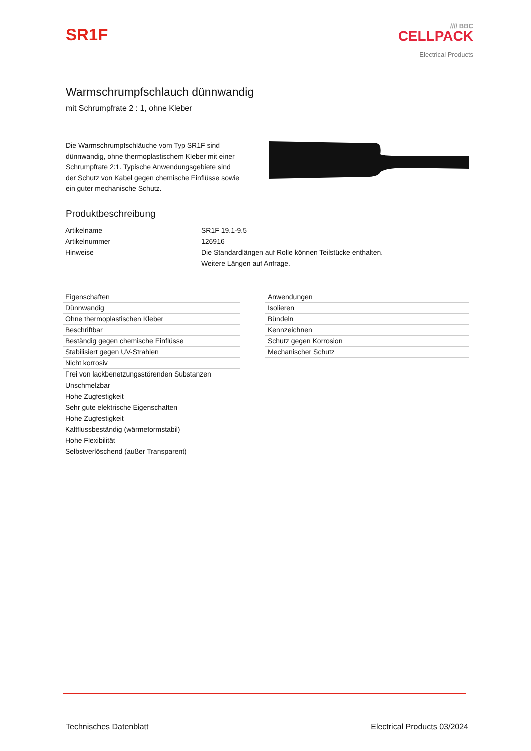SR1F
//// BBC
CELLPACK
Electrical Products
Warmschrumpfschlauch dünnwandig
mit Schrumpfrate 2 : 1, ohne Kleber
Die Warmschrumpfschläuche vom Typ SR1F sind dünnwandig, ohne thermoplastischem Kleber mit einer Schrumpfrate 2:1. Typische Anwendungsgebiete sind der Schutz von Kabel gegen chemische Einflüsse sowie ein guter mechanische Schutz.
Produktbeschreibung
| Artikelname | SR1F 19.1-9.5 |
| Artikelnummer | 126916 |
| Hinweise | Die Standardlängen auf Rolle können Teilstücke enthalten. |
| | Weitere Längen auf Anfrage. |
| Eigenschaften |
| --- |
| Dünnwandig |
| Ohne thermoplastischen Kleber |
| Beschriftbar |
| Beständig gegen chemische Einflüsse |
| Stabilisiert gegen UV-Strahlen |
| Nicht korrosiv |
| Frei von lackbenetzungsstörenden Substanzen |
| Unschmelzbar |
| Hohe Zugfestigkeit |
| Sehr gute elektrische Eigenschaften |
| Hohe Zugfestigkeit |
| Kaltflussbeständig (wärmeformstabil) |
| Hohe Flexibilität |
| Selbstverlöschend (außer Transparent) |
| Anwendungen |
| --- |
| Isolieren |
| Bündeln |
| Kennzeichnen |
| Schutz gegen Korrosion |
| Mechanischer Schutz |
Technisches Datenblatt Electrical Products 03/2024